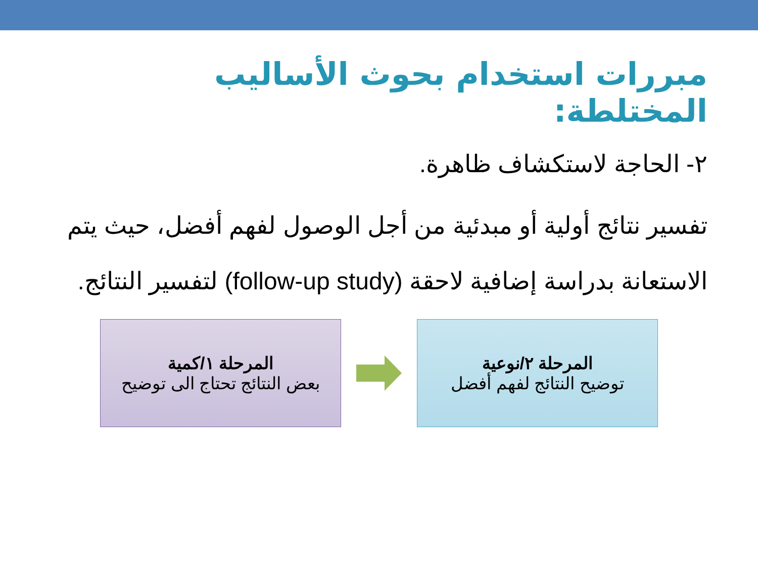مبررات استخدام بحوث الأساليب المختلطة:
٢- الحاجة لاستكشاف ظاهرة.
تفسير نتائج أولية أو مبدئية من أجل الوصول لفهم أفضل، حيث يتم الاستعانة بدراسة إضافية لاحقة (follow-up study) لتفسير النتائج.
المرحلة ٢/نوعية
توضيح النتائج لفهم أفضل
المرحلة ١/كمية
بعض النتائج تحتاج الى توضيح